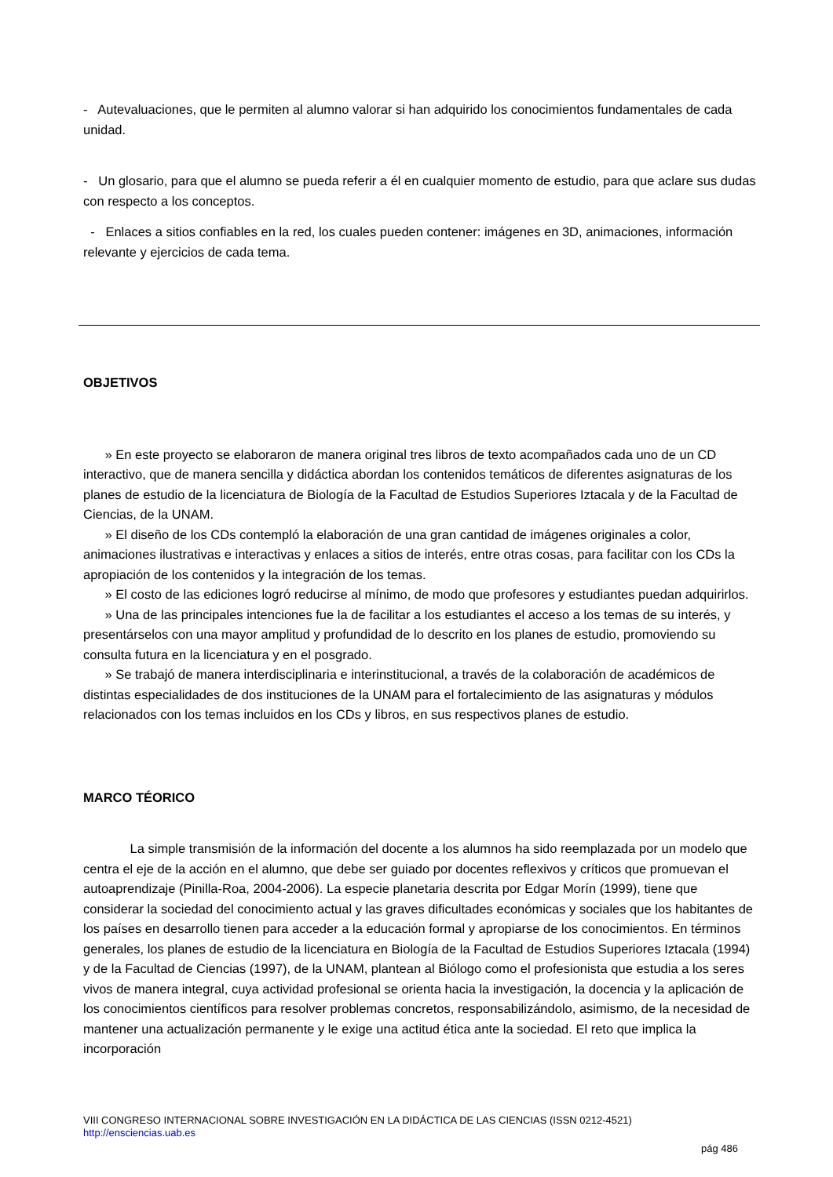- Autevaluaciones, que le permiten al alumno valorar si han adquirido los conocimientos fundamentales de cada unidad.
- Un glosario, para que el alumno se pueda referir a él en cualquier momento de estudio, para que aclare sus dudas con respecto a los conceptos.
- Enlaces a sitios confiables en la red, los cuales pueden contener: imágenes en 3D, animaciones, información relevante y ejercicios de cada tema.
OBJETIVOS
» En este proyecto se elaboraron de manera original tres libros de texto acompañados cada uno de un CD interactivo, que de manera sencilla y didáctica abordan los contenidos temáticos de diferentes asignaturas de los planes de estudio de la licenciatura de Biología de la Facultad de Estudios Superiores Iztacala y de la Facultad de Ciencias, de la UNAM.
» El diseño de los CDs contempló la elaboración de una gran cantidad de imágenes originales a color, animaciones ilustrativas e interactivas y enlaces a sitios de interés, entre otras cosas, para facilitar con los CDs la apropiación de los contenidos y la integración de los temas.
» El costo de las ediciones logró reducirse al mínimo, de modo que profesores y estudiantes puedan adquirirlos.
» Una de las principales intenciones fue la de facilitar a los estudiantes el acceso a los temas de su interés, y presentárselos con una mayor amplitud y profundidad de lo descrito en los planes de estudio, promoviendo su consulta futura en la licenciatura y en el posgrado.
» Se trabajó de manera interdisciplinaria e interinstitucional, a través de la colaboración de académicos de distintas especialidades de dos instituciones de la UNAM para el fortalecimiento de las asignaturas y módulos relacionados con los temas incluidos en los CDs y libros, en sus respectivos planes de estudio.
MARCO TÉORICO
La simple transmisión de la información del docente a los alumnos ha sido reemplazada por un modelo que centra el eje de la acción en el alumno, que debe ser guiado por docentes reflexivos y críticos que promuevan el autoaprendizaje (Pinilla-Roa, 2004-2006). La especie planetaria descrita por Edgar Morín (1999), tiene que considerar la sociedad del conocimiento actual y las graves dificultades económicas y sociales que los habitantes de los países en desarrollo tienen para acceder a la educación formal y apropiarse de los conocimientos. En términos generales, los planes de estudio de la licenciatura en Biología de la Facultad de Estudios Superiores Iztacala (1994) y de la Facultad de Ciencias (1997), de la UNAM, plantean al Biólogo como el profesionista que estudia a los seres vivos de manera integral, cuya actividad profesional se orienta hacia la investigación, la docencia y la aplicación de los conocimientos científicos para resolver problemas concretos, responsabilizándolo, asimismo, de la necesidad de mantener una actualización permanente y le exige una actitud ética ante la sociedad. El reto que implica la incorporación
VIII CONGRESO INTERNACIONAL SOBRE INVESTIGACIÓN EN LA DIDÁCTICA DE LAS CIENCIAS (ISSN 0212-4521)
http://ensciencias.uab.es
pág 486